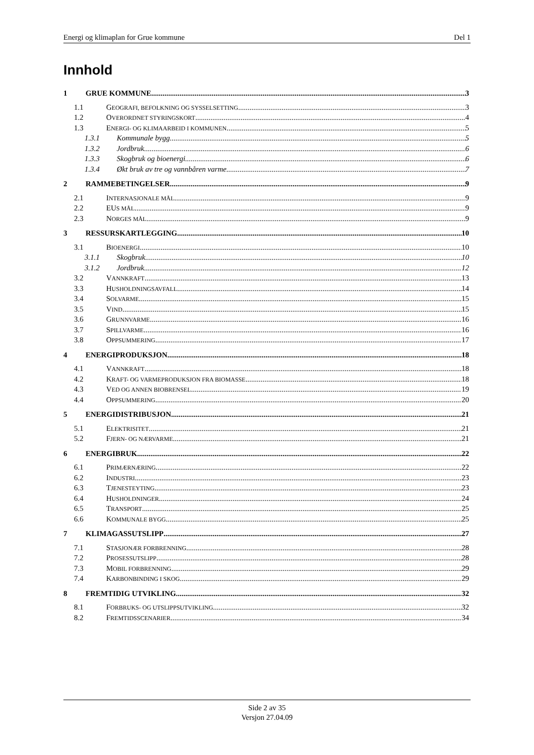Energi og klimaplan for Grue kommune Del 1
Innhold
1 GRUE KOMMUNE 3
1.1 GEOGRAFI, BEFOLKNING OG SYSSELSETTING 3
1.2 OVERORDNET STYRINGSKORT 4
1.3 ENERGI- OG KLIMAARBEID I KOMMUNEN 5
1.3.1 Kommunale bygg 5
1.3.2 Jordbruk 6
1.3.3 Skogbruk og bioenergi 6
1.3.4 Økt bruk av tre og vannbåren varme 7
2 RAMMEBETINGELSER 9
2.1 INTERNASJONALE MÅL 9
2.2 EUS MÅL 9
2.3 NORGES MÅL 9
3 RESSURSKARTLEGGING 10
3.1 BIOENERGI 10
3.1.1 Skogbruk 10
3.1.2 Jordbruk 12
3.2 VANNKRAFT 13
3.3 HUSHOLDNINGSAVFALL 14
3.4 SOLVARME 15
3.5 VIND 15
3.6 GRUNNVARME 16
3.7 SPILLVARME 16
3.8 OPPSUMMERING 17
4 ENERGIPRODUKSJON 18
4.1 VANNKRAFT 18
4.2 KRAFT- OG VARMEPRODUKSJON FRA BIOMASSE 18
4.3 VED OG ANNEN BIOBRENSEL 19
4.4 OPPSUMMERING 20
5 ENERGIDISTRIBUSJON 21
5.1 ELEKTRISITET 21
5.2 FJERN- OG NÆRVARME 21
6 ENERGIBRUK 22
6.1 PRIMÆRNÆRING 22
6.2 INDUSTRI 23
6.3 TJENESTEYTING 23
6.4 HUSHOLDNINGER 24
6.5 TRANSPORT 25
6.6 KOMMUNALE BYGG 25
7 KLIMAGASSUTSLIPP 27
7.1 STASJONÆR FORBRENNING 28
7.2 PROSESSUTSLIPP 28
7.3 MOBIL FORBRENNING 29
7.4 KARBONBINDING I SKOG 29
8 FREMTIDIG UTVIKLING 32
8.1 FORBRUKS- OG UTSLIPPSUTVIKLING 32
8.2 FREMTIDSSCENARIER 34
Side 2 av 35
Versjon 27.04.09